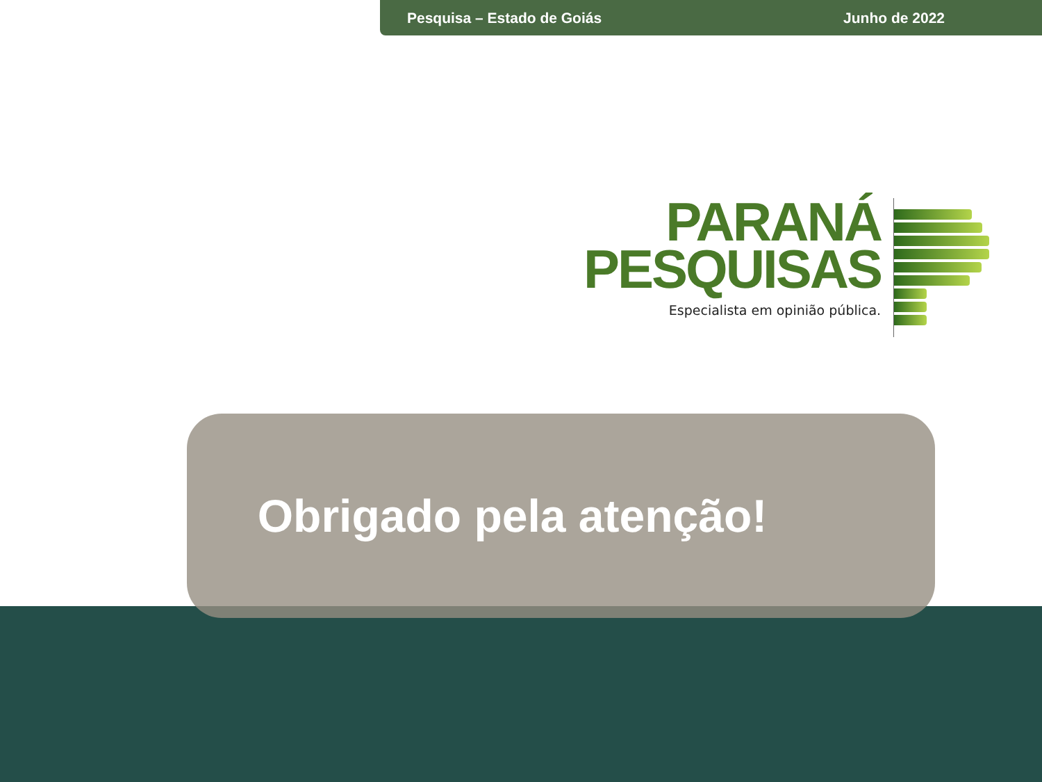Pesquisa – Estado de Goiás Junho de 2022
PARANÁ
PESQUISAS
Especialista em opinião pública.
Obrigado pela atenção!